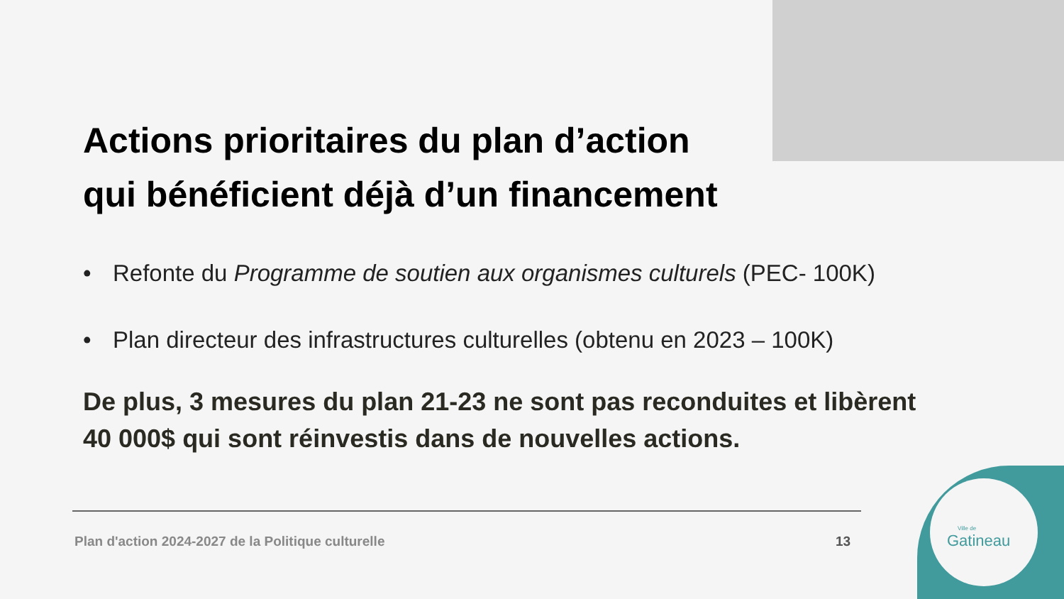Actions prioritaires du plan d’action
qui bénéficient déjà d’un financement
• Refonte du Programme de soutien aux organismes culturels (PEC- 100K)
• Plan directeur des infrastructures culturelles (obtenu en 2023 – 100K)
De plus, 3 mesures du plan 21-23 ne sont pas reconduites et libèrent
40 000$ qui sont réinvestis dans de nouvelles actions.
Plan d'action 2024-2027 de la Politique culturelle
13
Ville de
Gatineau